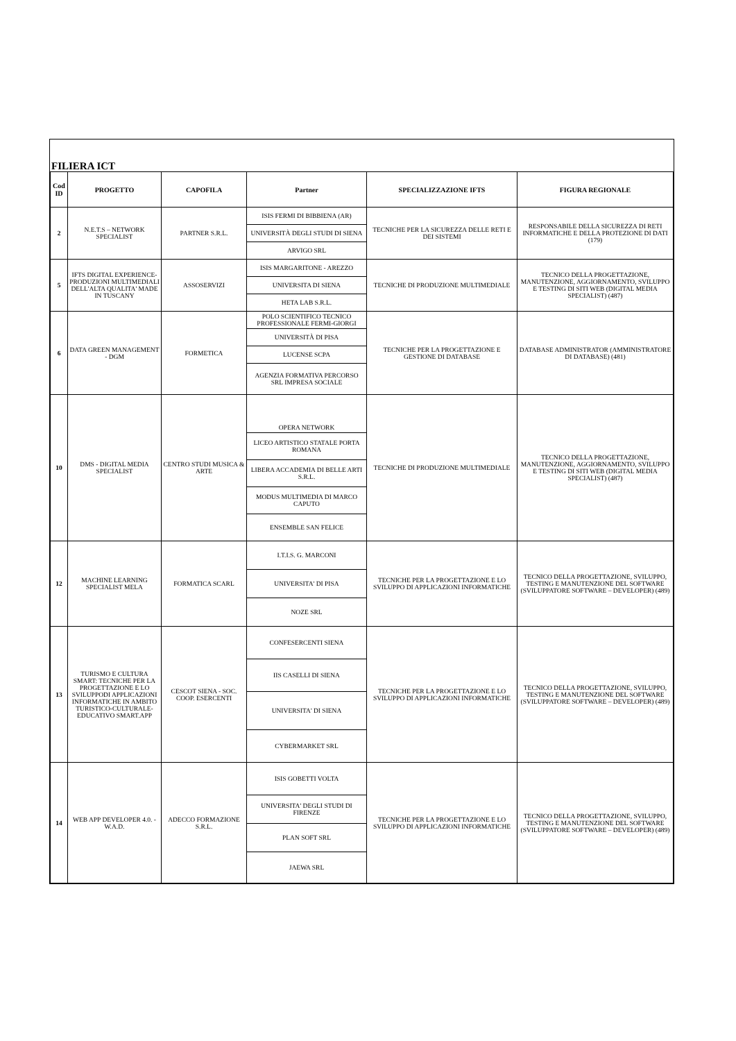FILIERA ICT
| Cod ID | PROGETTO | CAPOFILA | Partner | SPECIALIZZAZIONE IFTS | FIGURA REGIONALE |
| --- | --- | --- | --- | --- | --- |
| 2 | N.E.T.S – NETWORK SPECIALIST | PARTNER S.R.L. | ISIS FERMI DI BIBBIENA (AR) | TECNICHE PER LA SICUREZZA DELLE RETI E DEI SISTEMI | RESPONSABILE DELLA SICUREZZA DI RETI INFORMATICHE E DELLA PROTEZIONE DI DATI (179) |
| | | | UNIVERSITÀ DEGLI STUDI DI SIENA | | |
| | | | ARVIGO SRL | | |
| 5 | IFTS DIGITAL EXPERIENCE-PRODUZIONI MULTIMEDIALI DELL'ALTA QUALITA' MADE IN TUSCANY | ASSOSERVIZI | ISIS MARGARITONE - AREZZO | TECNICHE DI PRODUZIONE MULTIMEDIALE | TECNICO DELLA PROGETTAZIONE, MANUTENZIONE, AGGIORNAMENTO, SVILUPPO E TESTING DI SITI WEB (DIGITAL MEDIA SPECIALIST) (487) |
| | | | UNIVERSITA DI SIENA | | |
| | | | HETA LAB S.R.L. | | |
| 6 | DATA GREEN MANAGEMENT - DGM | FORMETICA | POLO SCIENTIFICO TECNICO PROFESSIONALE FERMI-GIORGI | TECNICHE PER LA PROGETTAZIONE E GESTIONE DI DATABASE | DATABASE ADMINISTRATOR (AMMINISTRATORE DI DATABASE) (481) |
| | | | UNIVERSITÀ DI PISA | | |
| | | | LUCENSE SCPA | | |
| | | | AGENZIA FORMATIVA PERCORSO SRL IMPRESA SOCIALE | | |
| 10 | DMS - DIGITAL MEDIA SPECIALIST | CENTRO STUDI MUSICA & ARTE | OPERA NETWORK | TECNICHE DI PRODUZIONE MULTIMEDIALE | TECNICO DELLA PROGETTAZIONE, MANUTENZIONE, AGGIORNAMENTO, SVILUPPO E TESTING DI SITI WEB (DIGITAL MEDIA SPECIALIST) (487) |
| | | | LICEO ARTISTICO STATALE PORTA ROMANA | | |
| | | | LIBERA ACCADEMIA DI BELLE ARTI S.R.L. | | |
| | | | MODUS MULTIMEDIA DI MARCO CAPUTO | | |
| | | | ENSEMBLE SAN FELICE | | |
| 12 | MACHINE LEARNING SPECIALIST MELA | FORMATICA SCARL | I.T.I.S. G. MARCONI | TECNICHE PER LA PROGETTAZIONE E LO SVILUPPO DI APPLICAZIONI INFORMATICHE | TECNICO DELLA PROGETTAZIONE, SVILUPPO, TESTING E MANUTENZIONE DEL SOFTWARE (SVILUPPATORE SOFTWARE – DEVELOPER) (489) |
| | | | UNIVERSITA' DI PISA | | |
| | | | NOZE SRL | | |
| 13 | TURISMO E CULTURA SMART: TECNICHE PER LA PROGETTAZIONE E LO SVILUPPODI APPLICAZIONI INFORMATICHE IN AMBITO TURISTICO-CULTURALE-EDUCATIVO SMART.APP | CESCOT SIENA - SOC. COOP. ESERCENTI | CONFESERCENTI SIENA | TECNICHE PER LA PROGETTAZIONE E LO SVILUPPO DI APPLICAZIONI INFORMATICHE | TECNICO DELLA PROGETTAZIONE, SVILUPPO, TESTING E MANUTENZIONE DEL SOFTWARE (SVILUPPATORE SOFTWARE – DEVELOPER) (489) |
| | | | IIS CASELLI DI SIENA | | |
| | | | UNIVERSITA' DI SIENA | | |
| | | | CYBERMARKET SRL | | |
| 14 | WEB APP DEVELOPER 4.0. - W.A.D. | ADECCO FORMAZIONE S.R.L. | ISIS GOBETTI VOLTA | TECNICHE PER LA PROGETTAZIONE E LO SVILUPPO DI APPLICAZIONI INFORMATICHE | TECNICO DELLA PROGETTAZIONE, SVILUPPO, TESTING E MANUTENZIONE DEL SOFTWARE (SVILUPPATORE SOFTWARE – DEVELOPER) (489) |
| | | | UNIVERSITA' DEGLI STUDI DI FIRENZE | | |
| | | | PLAN SOFT SRL | | |
| | | | JAEWA SRL | | |